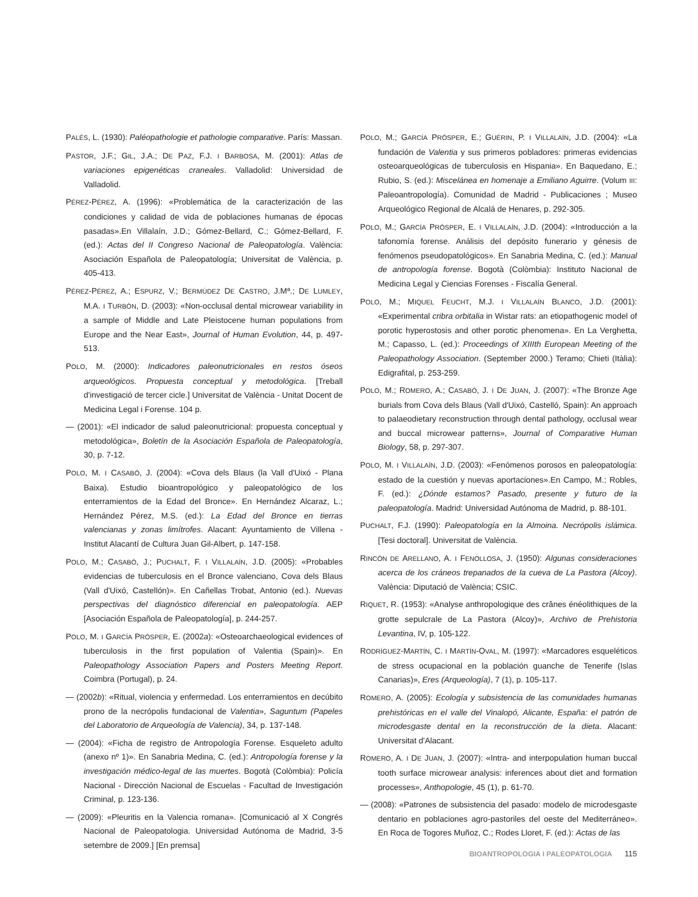PALÉS, L. (1930): Paléopathologie et pathologie comparative. París: Massan.
PASTOR, J.F.; GIL, J.A.; DE PAZ, F.J. I BARBOSA, M. (2001): Atlas de variaciones epigenéticas craneales. Valladolid: Universidad de Valladolid.
PÉREZ-PÉREZ, A. (1996): «Problemática de la caracterización de las condiciones y calidad de vida de poblaciones humanas de épocas pasadas».En Villalaín, J.D.; Gómez-Bellard, C.; Gómez-Bellard, F. (ed.): Actas del II Congreso Nacional de Paleopatología. València: Asociación Española de Paleopatología; Universitat de València, p. 405-413.
PÉREZ-PÉREZ, A.; ESPURZ, V.; BERMÚDEZ DE CASTRO, J.Mª.; DE LUMLEY, M.A. I TURBÓN, D. (2003): «Non-occlusal dental microwear variability in a sample of Middle and Late Pleistocene human populations from Europe and the Near East», Journal of Human Evolution, 44, p. 497-513.
POLO, M. (2000): Indicadores paleonutricionales en restos óseos arqueológicos. Propuesta conceptual y metodológica. [Treball d'investigació de tercer cicle.] Universitat de València - Unitat Docent de Medicina Legal i Forense. 104 p.
— (2001): «El indicador de salud paleonutricional: propuesta conceptual y metodológica», Boletín de la Asociación Española de Paleopatología, 30, p. 7-12.
POLO, M. I CASABÓ, J. (2004): «Cova dels Blaus (la Vall d'Uixó - Plana Baixa). Estudio bioantropológico y paleopatológico de los enterramientos de la Edad del Bronce». En Hernández Alcaraz, L.; Hernández Pérez, M.S. (ed.): La Edad del Bronce en tierras valencianas y zonas limítrofes. Alacant: Ayuntamiento de Villena - Institut Alacantí de Cultura Juan Gil-Albert, p. 147-158.
POLO, M.; CASABÓ, J.; PUCHALT, F. I VILLALAÍN, J.D. (2005): «Probables evidencias de tuberculosis en el Bronce valenciano, Cova dels Blaus (Vall d'Uixó, Castellón)». En Cañellas Trobat, Antonio (ed.). Nuevas perspectivas del diagnóstico diferencial en paleopatología. AEP [Asociación Española de Paleopatología], p. 244-257.
POLO, M. I GARCÍA PRÓSPER, E. (2002a): «Osteoarchaeological evidences of tuberculosis in the first population of Valentia (Spain)». En Paleopathology Association Papers and Posters Meeting Report. Coimbra (Portugal), p. 24.
— (2002b): «Ritual, violencia y enfermedad. Los enterramientos en decúbito prono de la necrópolis fundacional de Valentia», Saguntum (Papeles del Laboratorio de Arqueología de Valencia), 34, p. 137-148.
— (2004): «Ficha de registro de Antropología Forense. Esqueleto adulto (anexo nº 1)». En Sanabria Medina, C. (ed.): Antropología forense y la investigación médico-legal de las muertes. Bogotà (Colòmbia): Policía Nacional - Dirección Nacional de Escuelas - Facultad de Investigación Criminal, p. 123-136.
— (2009): «Pleuritis en la Valencia romana». [Comunicació al X Congrés Nacional de Paleopatologia. Universidad Autónoma de Madrid, 3-5 setembre de 2009.] [En premsa]
POLO, M.; GARCÍA PRÓSPER, E.; GUÉRIN, P. I VILLALAÍN, J.D. (2004): «La fundación de Valentia y sus primeros pobladores: primeras evidencias osteoarqueológicas de tuberculosis en Hispania». En Baquedano, E.; Rubio, S. (ed.): Miscelánea en homenaje a Emiliano Aguirre. (Volum III: Paleoantropología). Comunidad de Madrid - Publicaciones ; Museo Arqueológico Regional de Alcalá de Henares, p. 292-305.
POLO, M.; GARCÍA PRÓSPER, E. I VILLALAÍN, J.D. (2004): «Introducción a la tafonomía forense. Análisis del depósito funerario y génesis de fenómenos pseudopatológicos». En Sanabria Medina, C. (ed.): Manual de antropología forense. Bogotà (Colòmbia): Instituto Nacional de Medicina Legal y Ciencias Forenses - Fiscalía General.
POLO, M.; MIQUEL FEUCHT, M.J. I VILLALAÍN BLANCO, J.D. (2001): «Experimental cribra orbitalia in Wistar rats: an etiopathogenic model of porotic hyperostosis and other porotic phenomena». En La Verghetta, M.; Capasso, L. (ed.): Proceedings of XIIIth European Meeting of the Paleopathology Association. (September 2000.) Teramo; Chieti (Itàlia): Edigrafital, p. 253-259.
POLO, M.; ROMERO, A.; CASABÓ, J. I DE JUAN, J. (2007): «The Bronze Age burials from Cova dels Blaus (Vall d'Uixó, Castelló, Spain): An approach to palaeodietary reconstruction through dental pathology, occlusal wear and buccal microwear patterns», Journal of Comparative Human Biology, 58, p. 297-307.
POLO, M. I VILLALAÍN, J.D. (2003): «Fenómenos porosos en paleopatología: estado de la cuestión y nuevas aportaciones».En Campo, M.; Robles, F. (ed.): ¿Dónde estamos? Pasado, presente y futuro de la paleopatología. Madrid: Universidad Autónoma de Madrid, p. 88-101.
PUCHALT, F.J. (1990): Paleopatología en la Almoina. Necrópolis islámica. [Tesi doctoral]. Universitat de València.
RINCÓN DE ARELLANO, A. I FENOLLOSA, J. (1950): Algunas consideraciones acerca de los cráneos trepanados de la cueva de La Pastora (Alcoy). València: Diputació de València; CSIC.
RIQUET, R. (1953): «Analyse anthropologique des crânes énéolithiques de la grotte sepulcrale de La Pastora (Alcoy)», Archivo de Prehistoria Levantina, IV, p. 105-122.
RODRÍGUEZ-MARTÍN, C. I MARTÍN-OVAL, M. (1997): «Marcadores esqueléticos de stress ocupacional en la población guanche de Tenerife (Islas Canarias)», Eres (Arqueología), 7 (1), p. 105-117.
ROMERO, A. (2005): Ecología y subsistencia de las comunidades humanas prehistóricas en el valle del Vinalopó, Alicante, España: el patrón de microdesgaste dental en la reconstrucción de la dieta. Alacant: Universitat d'Alacant.
ROMERO, A. I DE JUAN, J. (2007): «Intra- and interpopulation human buccal tooth surface microwear analysis: inferences about diet and formation processes», Anthopologie, 45 (1), p. 61-70.
— (2008): «Patrones de subsistencia del pasado: modelo de microdesgaste dentario en poblaciones agro-pastoriles del oeste del Mediterráneo». En Roca de Togores Muñoz, C.; Rodes Lloret, F. (ed.): Actas de las
BIOANTROPOLOGIA I PALEOPATOLOGIA 115